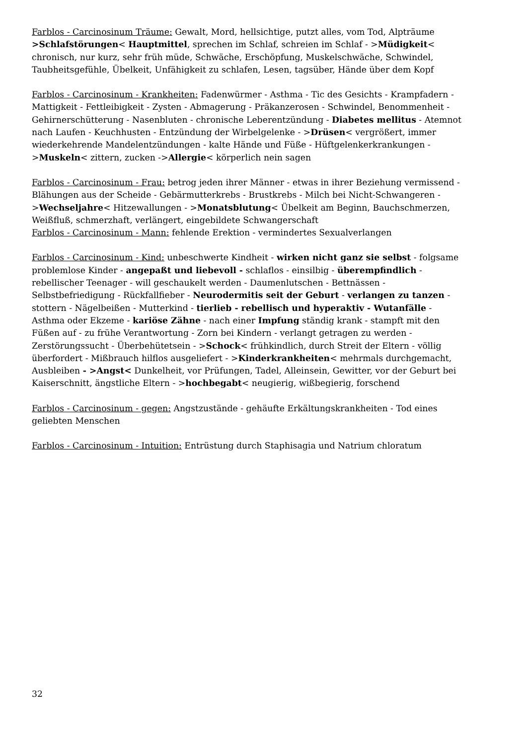Farblos - Carcinosinum Träume: Gewalt, Mord, hellsichtige, putzt alles, vom Tod, Alpträume >Schlafstörungen< Hauptmittel, sprechen im Schlaf, schreien im Schlaf - >Müdigkeit< chronisch, nur kurz, sehr früh müde, Schwäche, Erschöpfung, Muskelschwäche, Schwindel, Taubheitsgefühle, Übelkeit, Unfähigkeit zu schlafen, Lesen, tagsüber, Hände über dem Kopf
Farblos - Carcinosinum - Krankheiten: Fadenwürmer - Asthma - Tic des Gesichts - Krampfadern - Mattigkeit - Fettleibigkeit - Zysten - Abmagerung - Präkanzerosen - Schwindel, Benommenheit - Gehirnerschütterung - Nasenbluten - chronische Leberentzündung - Diabetes mellitus - Atemnot nach Laufen - Keuchhusten - Entzündung der Wirbelgelenke - >Drüsen< vergrößert, immer wiederkehrende Mandelentzündungen - kalte Hände und Füße - Hüftgelenkerkrankungen - >Muskeln< zittern, zucken ->Allergie< körperlich nein sagen
Farblos - Carcinosinum - Frau: betrog jeden ihrer Männer - etwas in ihrer Beziehung vermissend - Blähungen aus der Scheide - Gebärmutterkrebs - Brustkrebs - Milch bei Nicht-Schwangeren - >Wechseljahre< Hitzewallungen - >Monatsblutung< Übelkeit am Beginn, Bauchschmerzen, Weißfluß, schmerzhaft, verlängert, eingebildete Schwangerschaft
Farblos - Carcinosinum - Mann: fehlende Erektion - vermindertes Sexualverlangen
Farblos - Carcinosinum - Kind: unbeschwerte Kindheit - wirken nicht ganz sie selbst - folgsame problemlose Kinder - angepaßt und liebevoll - schlaflos - einsilbig - überempfindlich - rebellischer Teenager - will geschaukelt werden - Daumenlutschen - Bettnässen - Selbstbefriedigung - Rückfallfieber - Neurodermitis seit der Geburt - verlangen zu tanzen - stottern - Nägelbeißen - Mutterkind - tierlieb - rebellisch und hyperaktiv - Wutanfälle - Asthma oder Ekzeme - kariöse Zähne - nach einer Impfung ständig krank - stampft mit den Füßen auf - zu frühe Verantwortung - Zorn bei Kindern - verlangt getragen zu werden - Zerstörungssucht - Überbehütetsein - >Schock< frühkindlich, durch Streit der Eltern - völlig überfordert - Mißbrauch hilflos ausgeliefert - >Kinderkrankheiten< mehrmals durchgemacht, Ausbleiben - >Angst< Dunkelheit, vor Prüfungen, Tadel, Alleinsein, Gewitter, vor der Geburt bei Kaiserschnitt, ängstliche Eltern - >hochbegabt< neugierig, wißbegierig, forschend
Farblos - Carcinosinum - gegen: Angstzustände - gehäufte Erkältungskrankheiten - Tod eines geliebten Menschen
Farblos - Carcinosinum - Intuition: Entrüstung durch Staphisagia und Natrium chloratum
32